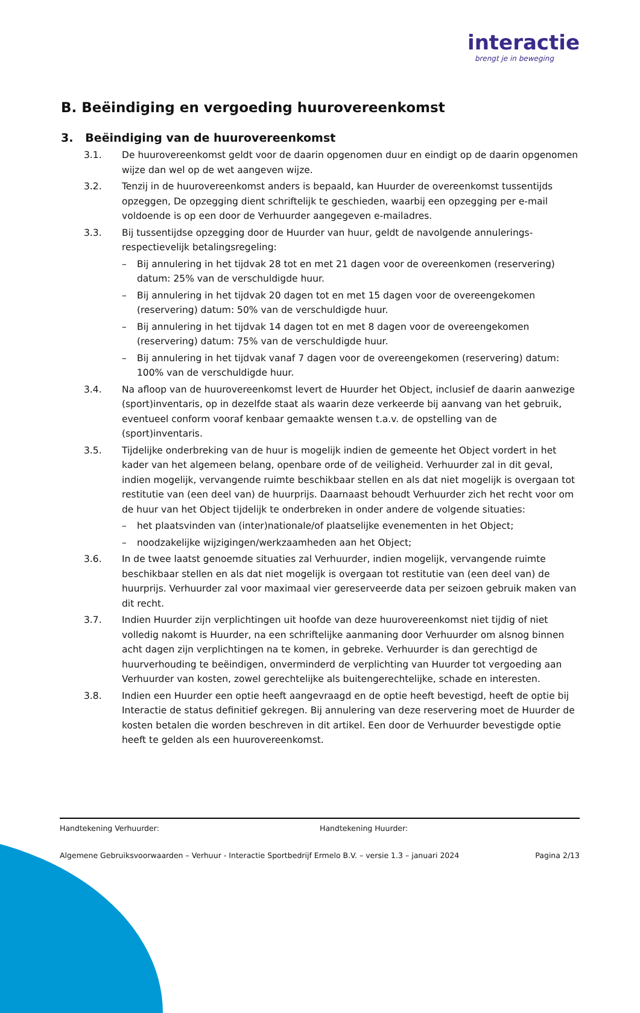interactie
brengt je in beweging
B. Beëindiging en vergoeding huurovereenkomst
3. Beëindiging van de huurovereenkomst
3.1. De huurovereenkomst geldt voor de daarin opgenomen duur en eindigt op de daarin opgenomen wijze dan wel op de wet aangeven wijze.
3.2. Tenzij in de huurovereenkomst anders is bepaald, kan Huurder de overeenkomst tussentijds opzeggen, De opzegging dient schriftelijk te geschieden, waarbij een opzegging per e-mail voldoende is op een door de Verhuurder aangegeven e-mailadres.
3.3. Bij tussentijdse opzegging door de Huurder van huur, geldt de navolgende annulerings-respectievelijk betalingsregeling:
– Bij annulering in het tijdvak 28 tot en met 21 dagen voor de overeenkomen (reservering) datum: 25% van de verschuldigde huur.
– Bij annulering in het tijdvak 20 dagen tot en met 15 dagen voor de overeengekomen (reservering) datum: 50% van de verschuldigde huur.
– Bij annulering in het tijdvak 14 dagen tot en met 8 dagen voor de overeengekomen (reservering) datum: 75% van de verschuldigde huur.
– Bij annulering in het tijdvak vanaf 7 dagen voor de overeengekomen (reservering) datum: 100% van de verschuldigde huur.
3.4. Na afloop van de huurovereenkomst levert de Huurder het Object, inclusief de daarin aanwezige (sport)inventaris, op in dezelfde staat als waarin deze verkeerde bij aanvang van het gebruik, eventueel conform vooraf kenbaar gemaakte wensen t.a.v. de opstelling van de (sport)inventaris.
3.5. Tijdelijke onderbreking van de huur is mogelijk indien de gemeente het Object vordert in het kader van het algemeen belang, openbare orde of de veiligheid. Verhuurder zal in dit geval, indien mogelijk, vervangende ruimte beschikbaar stellen en als dat niet mogelijk is overgaan tot restitutie van (een deel van) de huurprijs. Daarnaast behoudt Verhuurder zich het recht voor om de huur van het Object tijdelijk te onderbreken in onder andere de volgende situaties:
– het plaatsvinden van (inter)nationale/of plaatselijke evenementen in het Object;
– noodzakelijke wijzigingen/werkzaamheden aan het Object;
3.6. In de twee laatst genoemde situaties zal Verhuurder, indien mogelijk, vervangende ruimte beschikbaar stellen en als dat niet mogelijk is overgaan tot restitutie van (een deel van) de huurprijs. Verhuurder zal voor maximaal vier gereserveerde data per seizoen gebruik maken van dit recht.
3.7. Indien Huurder zijn verplichtingen uit hoofde van deze huurovereenkomst niet tijdig of niet volledig nakomt is Huurder, na een schriftelijke aanmaning door Verhuurder om alsnog binnen acht dagen zijn verplichtingen na te komen, in gebreke. Verhuurder is dan gerechtigd de huurverhouding te beëindigen, onverminderd de verplichting van Huurder tot vergoeding aan Verhuurder van kosten, zowel gerechtelijke als buitengerechtelijke, schade en interesten.
3.8. Indien een Huurder een optie heeft aangevraagd en de optie heeft bevestigd, heeft de optie bij Interactie de status definitief gekregen. Bij annulering van deze reservering moet de Huurder de kosten betalen die worden beschreven in dit artikel. Een door de Verhuurder bevestigde optie heeft te gelden als een huurovereenkomst.
Handtekening Verhuurder: Handtekening Huurder:
Algemene Gebruiksvoorwaarden – Verhuur - Interactie Sportbedrijf Ermelo B.V. – versie 1.3 – januari 2024 Pagina 2/13